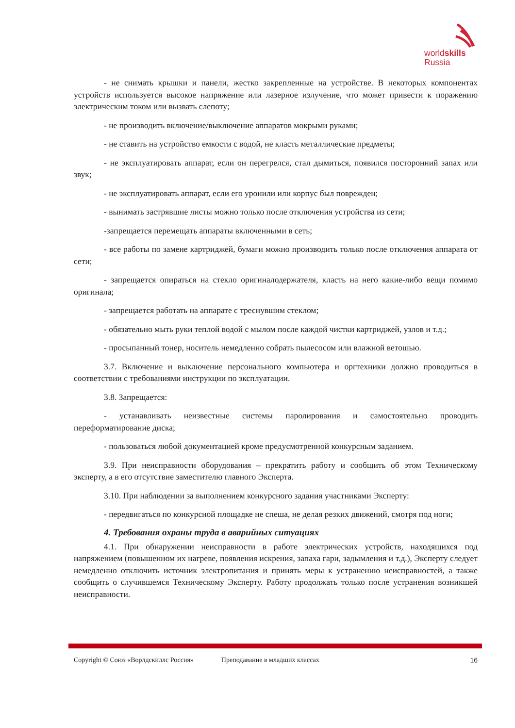worldskills
Russia
- не снимать крышки и панели, жестко закрепленные на устройстве. В некоторых компонентах устройств используется высокое напряжение или лазерное излучение, что может привести к поражению электрическим током или вызвать слепоту;
- не производить включение/выключение аппаратов мокрыми руками;
- не ставить на устройство емкости с водой, не класть металлические предметы;
- не эксплуатировать аппарат, если он перегрелся, стал дымиться, появился посторонний запах или звук;
- не эксплуатировать аппарат, если его уронили или корпус был поврежден;
- вынимать застрявшие листы можно только после отключения устройства из сети;
-запрещается перемещать аппараты включенными в сеть;
- все работы по замене картриджей, бумаги можно производить только после отключения аппарата от сети;
- запрещается опираться на стекло оригиналодержателя, класть на него какие-либо вещи помимо оригинала;
- запрещается работать на аппарате с треснувшим стеклом;
- обязательно мыть руки теплой водой с мылом после каждой чистки картриджей, узлов и т.д.;
- просыпанный тонер, носитель немедленно собрать пылесосом или влажной ветошью.
3.7. Включение и выключение персонального компьютера и оргтехники должно проводиться в соответствии с требованиями инструкции по эксплуатации.
3.8. Запрещается:
- устанавливать неизвестные системы паролирования и самостоятельно проводить переформатирование диска;
- пользоваться любой документацией кроме предусмотренной конкурсным заданием.
3.9. При неисправности оборудования – прекратить работу и сообщить об этом Техническому эксперту, а в его отсутствие заместителю главного Эксперта.
3.10. При наблюдении за выполнением конкурсного задания участниками Эксперту:
- передвигаться по конкурсной площадке не спеша, не делая резких движений, смотря под ноги;
4. Требования охраны труда в аварийных ситуациях
4.1. При обнаружении неисправности в работе электрических устройств, находящихся под напряжением (повышенном их нагреве, появления искрения, запаха гари, задымления и т.д.), Эксперту следует немедленно отключить источник электропитания и принять меры к устранению неисправностей, а также сообщить о случившемся Техническому Эксперту. Работу продолжать только после устранения возникшей неисправности.
Copyright © Союз «Ворлдскиллс Россия» Преподавание в младших классах 16